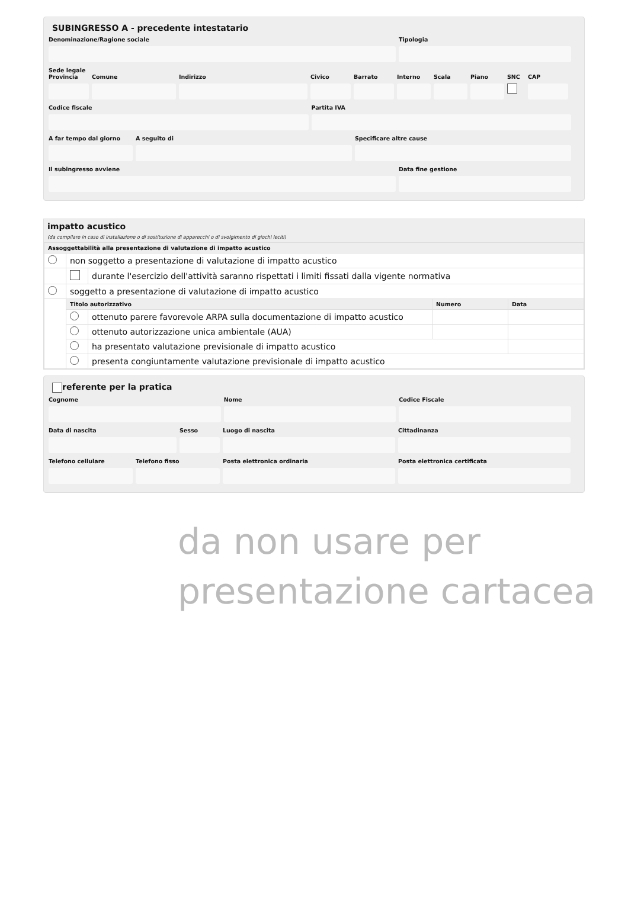SUBINGRESSO A - precedente intestatario
Denominazione/Ragione sociale Tipologia
Sede legale
Provincia
Comune Indirizzo Civico Barrato Interno
Scala Piano SNC CAP
Codice fiscale Partita IVA
A far tempo dal giorno
A seguito di Specificare altre cause
Il subingresso avviene Data fine gestione
impatto acustico
(da compilare in caso di installazione o di sostituzione di apparecchi o di svolgimento di giochi leciti)
| Assoggettabilità alla presentazione di valutazione di impatto acustico | | | | |
| --- | --- | --- | --- | --- |
| | non soggetto a presentazione di valutazione di impatto acustico | | | |
| | | durante l'esercizio dell'attività saranno rispettati i limiti fissati dalla vigente normativa | | |
| | soggetto a presentazione di valutazione di impatto acustico | | | |
| | Titolo autorizzativo | | Numero | Data |
| | | ottenuto parere favorevole ARPA sulla documentazione di impatto acustico | | |
| | | ottenuto autorizzazione unica ambientale (AUA) | | |
| | | ha presentato valutazione previsionale di impatto acustico | | |
| | | presenta congiuntamente valutazione previsionale di impatto acustico | | |
referente per la pratica
Cognome Nome Codice Fiscale
Data di nascita Sesso Luogo di nascita Cittadinanza
Telefono cellulare
Telefono fisso Posta elettronica ordinaria Posta elettronica certificata
da non usare per presentazione cartacea